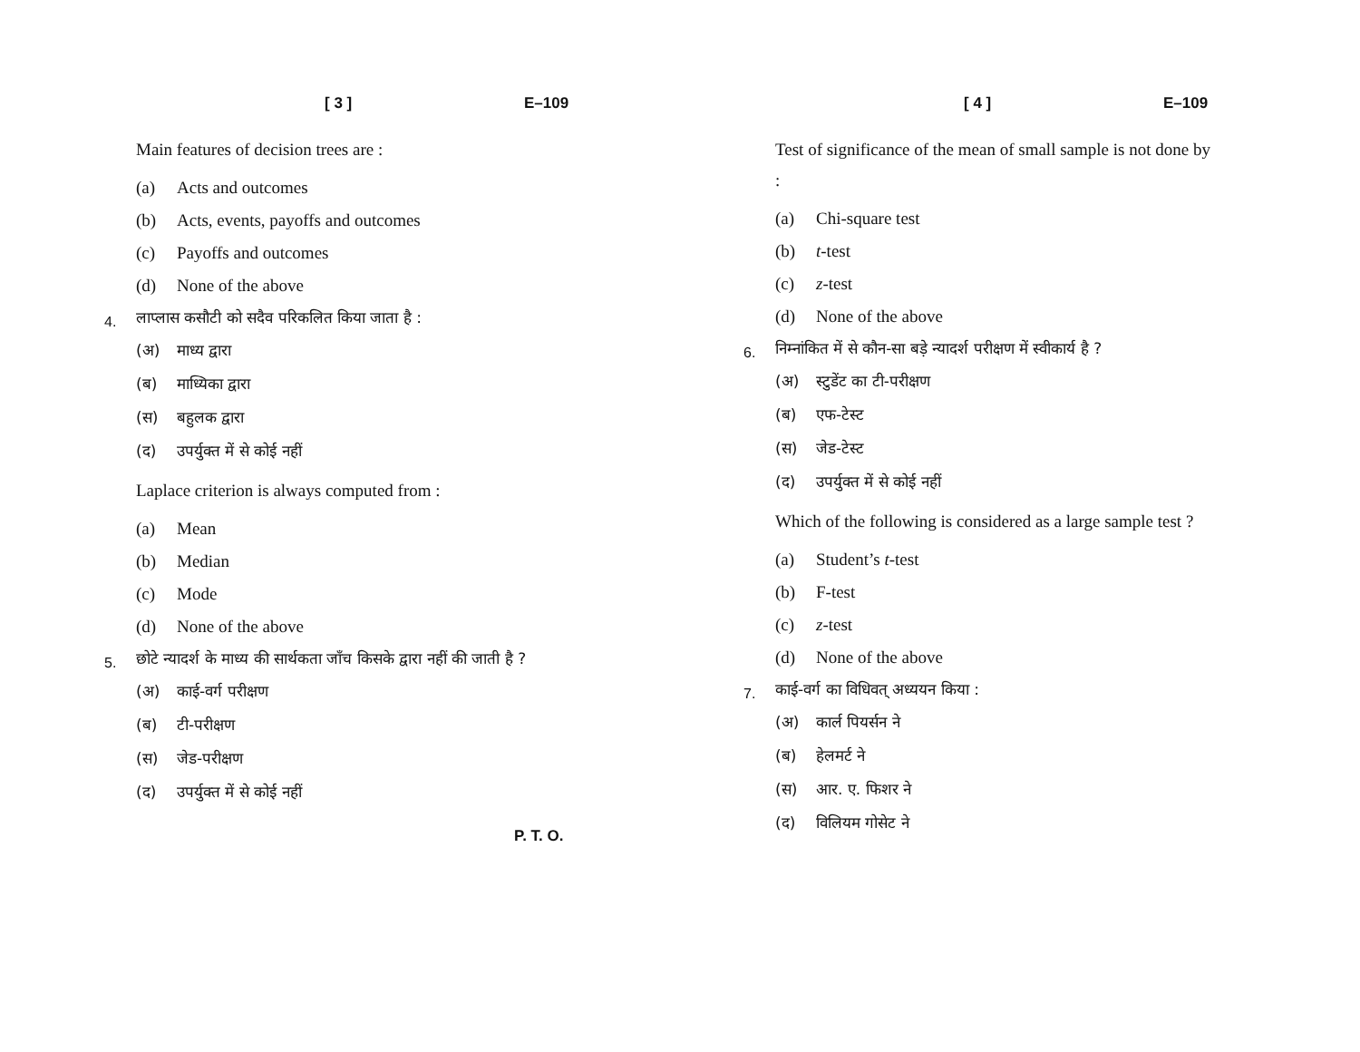[ 3 ] E–109
Main features of decision trees are :
(a) Acts and outcomes
(b) Acts, events, payoffs and outcomes
(c) Payoffs and outcomes
(d) None of the above
4. लाप्लास कसौटी को सदैव परिकलित किया जाता है :
(अ) माध्य द्वारा
(ब) माध्यिका द्वारा
(स) बहुलक द्वारा
(द) उपर्युक्त में से कोई नहीं
Laplace criterion is always computed from :
(a) Mean
(b) Median
(c) Mode
(d) None of the above
5. छोटे न्यादर्श के माध्य की सार्थकता जाँच किसके द्वारा नहीं की जाती है ?
(अ) काई-वर्ग परीक्षण
(ब) टी-परीक्षण
(स) जेड-परीक्षण
(द) उपर्युक्त में से कोई नहीं
P. T. O.
[ 4 ] E–109
Test of significance of the mean of small sample is not done by :
(a) Chi-square test
(b) t-test
(c) z-test
(d) None of the above
6. निम्नांकित में से कौन-सा बड़े न्यादर्श परीक्षण में स्वीकार्य है ?
(अ) स्टुडेंट का टी-परीक्षण
(ब) एफ-टेस्ट
(स) जेड-टेस्ट
(द) उपर्युक्त में से कोई नहीं
Which of the following is considered as a large sample test ?
(a) Student’s t-test
(b) F-test
(c) z-test
(d) None of the above
7. काई-वर्ग का विधिवत् अध्ययन किया :
(अ) कार्ल पियर्सन ने
(ब) हेलमर्ट ने
(स) आर. ए. फिशर ने
(द) विलियम गोसेट ने